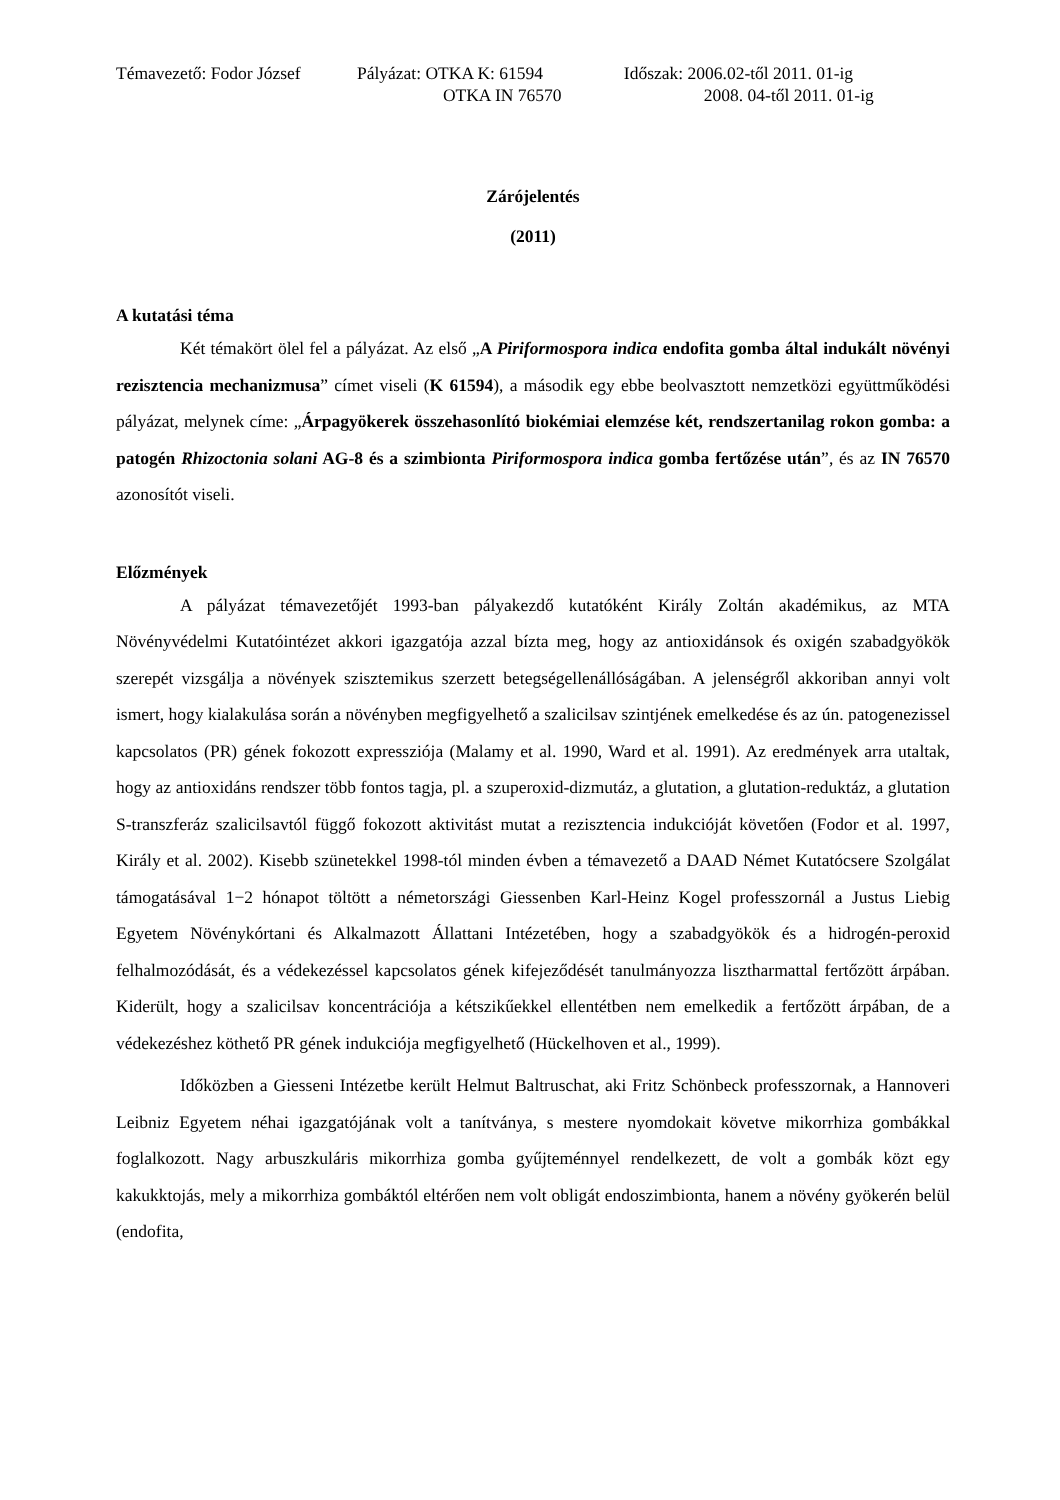| Témavezető: Fodor József | Pályázat: OTKA K: 61594 | Időszak: 2006.02-től 2011. 01-ig |
| | OTKA IN 76570 | 2008. 04-től 2011. 01-ig |
Zárójelentés
(2011)
A kutatási téma
Két témakört ölel fel a pályázat. Az első „A Piriformospora indica endofita gomba által indukált növényi rezisztencia mechanizmusa” címet viseli (K 61594), a második egy ebbe beolvasztott nemzetközi együttműködési pályázat, melynek címe: „Árpagyökerek összehasonlító biokémiai elemzése két, rendszertanilag rokon gomba: a patogén Rhizoctonia solani AG-8 és a szimbionta Piriformospora indica gomba fertőzése után”, és az IN 76570 azonosítót viseli.
Előzmények
A pályázat témavezetőjét 1993-ban pályakezdő kutatóként Király Zoltán akadémikus, az MTA Növényvédelmi Kutatóintézet akkori igazgatója azzal bízta meg, hogy az antioxidánsok és oxigén szabadgyökök szerepét vizsgálja a növények szisztemikus szerzett betegségellenállóságában. A jelenségről akkoriban annyi volt ismert, hogy kialakulása során a növényben megfigyelhető a szalicilsav szintjének emelkedése és az ún. patogenezissel kapcsolatos (PR) gének fokozott expressziója (Malamy et al. 1990, Ward et al. 1991). Az eredmények arra utaltak, hogy az antioxidáns rendszer több fontos tagja, pl. a szuperoxid-dizmutáz, a glutation, a glutation-reduktáz, a glutation S-transzferáz szalicilsavtól függő fokozott aktivitást mutat a rezisztencia indukcióját követően (Fodor et al. 1997, Király et al. 2002). Kisebb szünetekkel 1998-tól minden évben a témavezető a DAAD Német Kutatócsere Szolgálat támogatásával 1−2 hónapot töltött a németországi Giessenben Karl-Heinz Kogel professzornál a Justus Liebig Egyetem Növénykórtani és Alkalmazott Állattani Intézetében, hogy a szabadgyökök és a hidrogén-peroxid felhalmozódását, és a védekezéssel kapcsolatos gének kifejeződését tanulmányozza lisztharmattal fertőzött árpában. Kiderült, hogy a szalicilsav koncentrációja a kétszikűekkel ellentétben nem emelkedik a fertőzött árpában, de a védekezéshez köthető PR gének indukciója megfigyelhető (Hückelhoven et al., 1999).
Időközben a Giesseni Intézetbe került Helmut Baltruschat, aki Fritz Schönbeck professzornak, a Hannoveri Leibniz Egyetem néhai igazgatójának volt a tanítványa, s mestere nyomdokait követve mikorrhiza gombákkal foglalkozott. Nagy arbuszkuláris mikorrhiza gomba gyűjteménnyel rendelkezett, de volt a gombák közt egy kakukktojás, mely a mikorrhiza gombáktól eltérően nem volt obligát endoszimbionta, hanem a növény gyökerén belül (endofita,